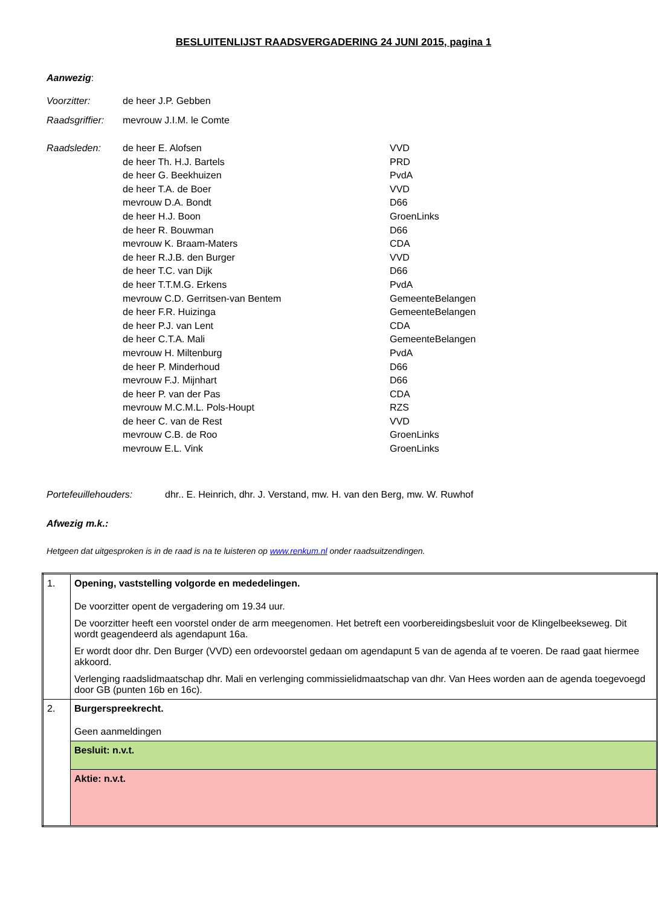BESLUITENLIJST RAADSVERGADERING 24 JUNI 2015, pagina 1
Aanwezig:
Voorzitter: de heer J.P. Gebben
Raadsgriffier: mevrouw J.I.M. le Comte
Raadsleden: de heer E. Alofsen VVD de heer Th. H.J. Bartels PRD de heer G. Beekhuizen PvdA de heer T.A. de Boer VVD mevrouw D.A. Bondt D66 de heer H.J. Boon GroenLinks de heer R. Bouwman D66 mevrouw K. Braam-Maters CDA de heer R.J.B. den Burger VVD de heer T.C. van Dijk D66 de heer T.T.M.G. Erkens PvdA mevrouw C.D. Gerritsen-van Bentem GemeenteBelangen de heer F.R. Huizinga GemeenteBelangen de heer P.J. van Lent CDA de heer C.T.A. Mali GemeenteBelangen mevrouw H. Miltenburg PvdA de heer P. Minderhoud D66 mevrouw F.J. Mijnhart D66 de heer P. van der Pas CDA mevrouw M.C.M.L. Pols-Houpt RZS de heer C. van de Rest VVD mevrouw C.B. de Roo GroenLinks mevrouw E.L. Vink GroenLinks
Portefeuillehouders: dhr.. E. Heinrich, dhr. J. Verstand, mw. H. van den Berg, mw. W. Ruwhof
Afwezig m.k.:
Hetgeen dat uitgesproken is in de raad is na te luisteren op www.renkum.nl onder raadsuitzendingen.
| 1. | Opening, vaststelling volgorde en mededelingen. De voorzitter opent de vergadering om 19.34 uur. De voorzitter heeft een voorstel onder de arm meegenomen. Het betreft een voorbereidingsbesluit voor de Klingelbeekseweg. Dit wordt geagendeerd als agendapunt 16a. Er wordt door dhr. Den Burger (VVD) een ordevoorstel gedaan om agendapunt 5 van de agenda af te voeren. De raad gaat hiermee akkoord. Verlenging raadslidmaatschap dhr. Mali en verlenging commissielidmaatschap van dhr. Van Hees worden aan de agenda toegevoegd door GB (punten 16b en 16c). |
| 2. | Burgerspreekrecht. Geen aanmeldingen |
| | Besluit: n.v.t. |
| | Aktie: n.v.t. |